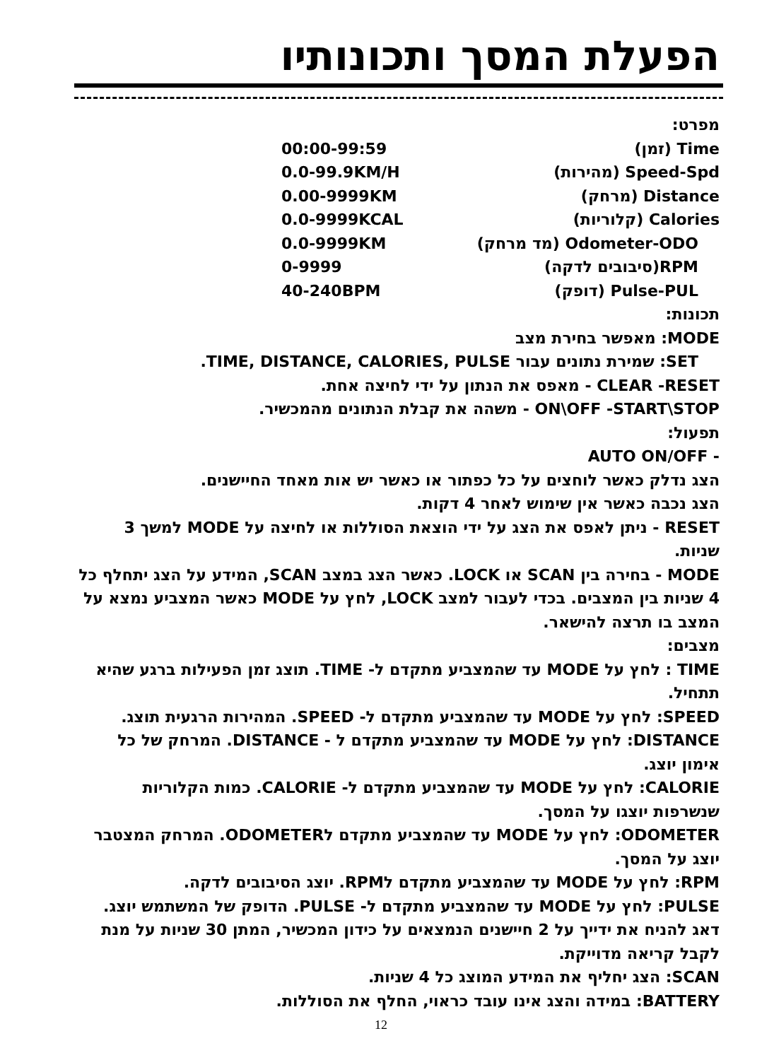הפעלת המסך ותכונותיו
מפרט:
Time (זמן) 00:00-99:59
Speed-Spd (מהירות) 0.0-99.9KM/H
Distance (מרחק) 0.00-9999KM
Calories (קלוריות) 0.0-9999KCAL
Odometer-ODO (מד מרחק) 0.0-9999KM
RPM(סיבובים לדקה) 0-9999
Pulse-PUL (דופק) 40-240BPM
תכונות:
MODE: מאפשר בחירת מצב
SET: שמירת נתונים עבור TIME, DISTANCE, CALORIES, PULSE.
CLEAR -RESET - מאפס את הנתון על ידי לחיצה אחת.
ON\OFF -START\STOP - משהה את קבלת הנתונים מהמכשיר.
תפעול:
- AUTO ON/OFF
הצג נדלק כאשר לוחצים על כל כפתור או כאשר יש אות מאחד החיישנים.
הצג נכבה כאשר אין שימוש לאחר 4 דקות.
RESET - ניתן לאפס את הצג על ידי הוצאת הסוללות או לחיצה על MODE למשך 3 שניות.
MODE - בחירה בין SCAN או LOCK. כאשר הצג במצב SCAN, המידע על הצג יתחלף כל 4 שניות בין המצבים. בכדי לעבור למצב LOCK, לחץ על MODE כאשר המצביע נמצא על המצב בו תרצה להישאר.
מצבים:
TIME : לחץ על MODE עד שהמצביע מתקדם ל- TIME. תוצג זמן הפעילות ברגע שהיא תתחיל.
SPEED: לחץ על MODE עד שהמצביע מתקדם ל- SPEED. המהירות הרגעית תוצג.
DISTANCE: לחץ על MODE עד שהמצביע מתקדם ל - DISTANCE. המרחק של כל אימון יוצג.
CALORIE: לחץ על MODE עד שהמצביע מתקדם ל- CALORIE. כמות הקלוריות שנשרפות יוצגו על המסך.
ODOMETER: לחץ על MODE עד שהמצביע מתקדם לODOMETER. המרחק המצטבר יוצג על המסך.
RPM: לחץ על MODE עד שהמצביע מתקדם לRPM. יוצג הסיבובים לדקה.
PULSE: לחץ על MODE עד שהמצביע מתקדם ל- PULSE. הדופק של המשתמש יוצג. דאג להניח את ידייך על 2 חיישנים הנמצאים על כידון המכשיר, המתן 30 שניות על מנת לקבל קריאה מדוייקת.
SCAN: הצג יחליף את המידע המוצג כל 4 שניות.
BATTERY: במידה והצג אינו עובד כראוי, החלף את הסוללות.
12